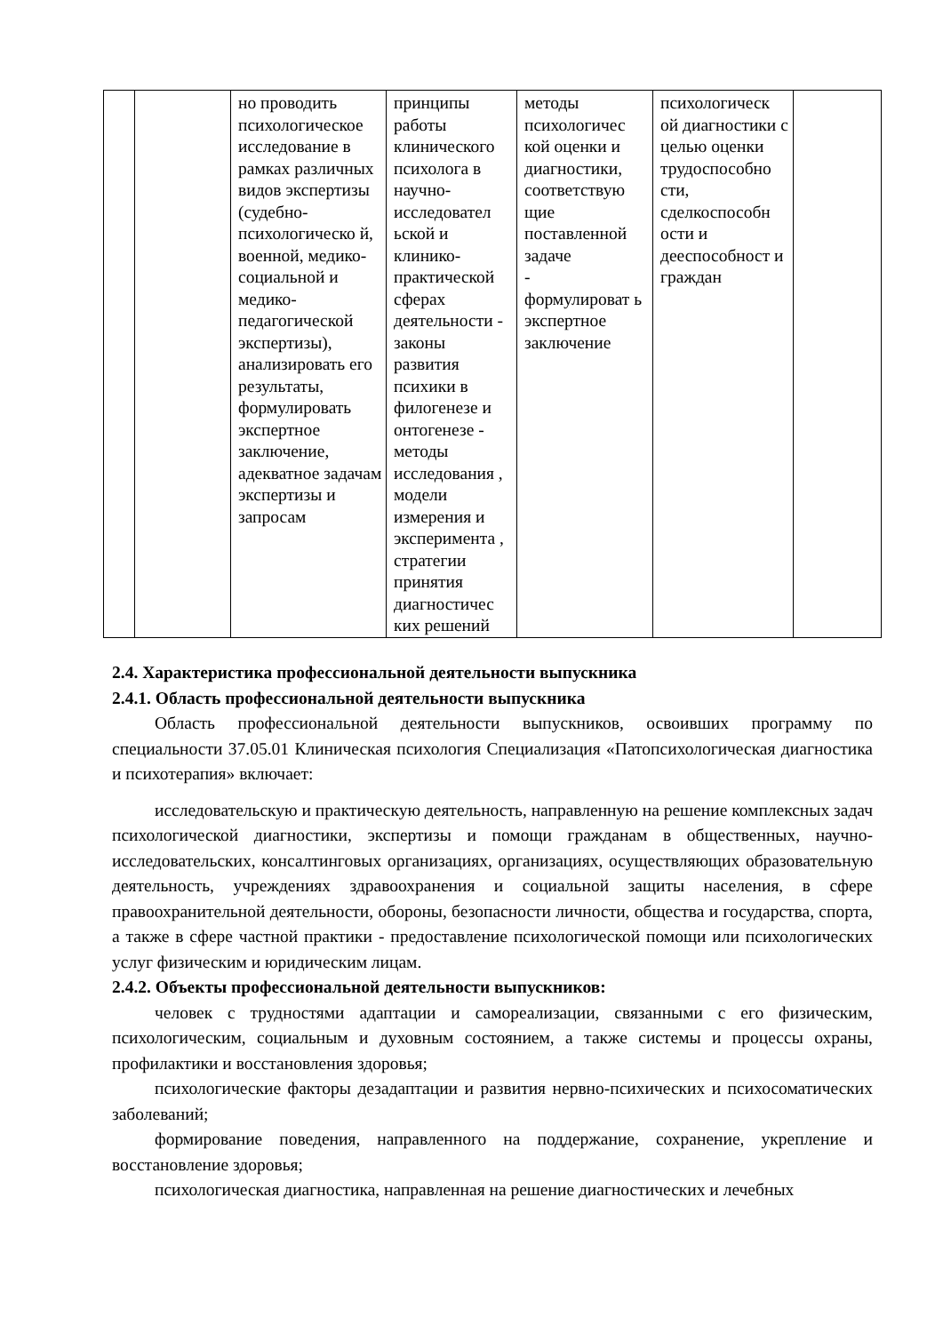| | | но проводить психологическое исследование в рамках различных видов экспертизы (судебно-психологическо й, военной, медико-социальной и медико-педагогической экспертизы), анализировать его результаты, формулировать экспертное заключение, адекватное задачам экспертизы и запросам | принципы работы клинического психолога в научно-исследовател ьской и клинико-практической сферах деятельности - законы развития психики в филогенезе и онтогенезе - методы исследования , модели измерения и эксперимента , стратегии принятия диагностичес ких решений | методы психологичес кой оценки и диагностики, соответствую щие поставленной задаче - формулироват ь экспертное заключение | психологическ ой диагностики с целью оценки трудоспособно сти, сделкоспособн ости и дееспособност и граждан | |
2.4. Характеристика профессиональной деятельности выпускника
2.4.1. Область профессиональной деятельности выпускника
Область профессиональной деятельности выпускников, освоивших программу по специальности 37.05.01 Клиническая психология Специализация «Патопсихологическая диагностика и психотерапия» включает:
исследовательскую и практическую деятельность, направленную на решение комплексных задач психологической диагностики, экспертизы и помощи гражданам в общественных, научно-исследовательских, консалтинговых организациях, организациях, осуществляющих образовательную деятельность, учреждениях здравоохранения и социальной защиты населения, в сфере правоохранительной деятельности, обороны, безопасности личности, общества и государства, спорта, а также в сфере частной практики - предоставление психологической помощи или психологических услуг физическим и юридическим лицам.
2.4.2. Объекты профессиональной деятельности выпускников:
человек с трудностями адаптации и самореализации, связанными с его физическим, психологическим, социальным и духовным состоянием, а также системы и процессы охраны, профилактики и восстановления здоровья;
психологические факторы дезадаптации и развития нервно-психических и психосоматических заболеваний;
формирование поведения, направленного на поддержание, сохранение, укрепление и восстановление здоровья;
психологическая диагностика, направленная на решение диагностических и лечебных